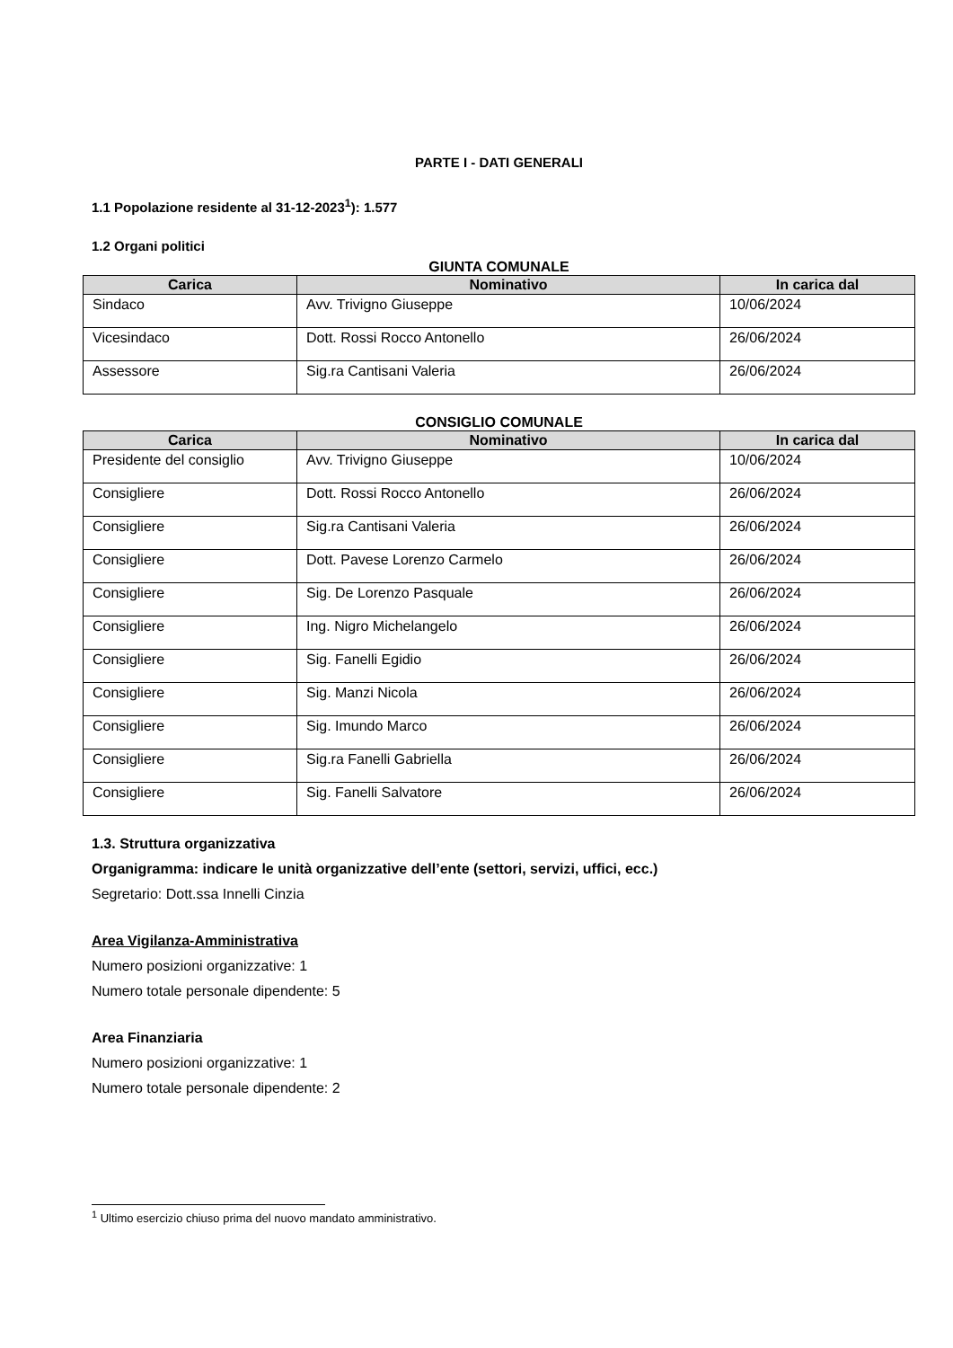PARTE I - DATI GENERALI
1.1 Popolazione residente al 31-12-2023<sup>1</sup>): 1.577
1.2 Organi politici
GIUNTA COMUNALE
| Carica | Nominativo | In carica dal |
| --- | --- | --- |
| Sindaco | Avv. Trivigno Giuseppe | 10/06/2024 |
| Vicesindaco | Dott. Rossi Rocco Antonello | 26/06/2024 |
| Assessore | Sig.ra Cantisani Valeria | 26/06/2024 |
CONSIGLIO COMUNALE
| Carica | Nominativo | In carica dal |
| --- | --- | --- |
| Presidente del consiglio | Avv. Trivigno Giuseppe | 10/06/2024 |
| Consigliere | Dott. Rossi Rocco Antonello | 26/06/2024 |
| Consigliere | Sig.ra Cantisani Valeria | 26/06/2024 |
| Consigliere | Dott. Pavese Lorenzo Carmelo | 26/06/2024 |
| Consigliere | Sig. De Lorenzo Pasquale | 26/06/2024 |
| Consigliere | Ing. Nigro Michelangelo | 26/06/2024 |
| Consigliere | Sig. Fanelli Egidio | 26/06/2024 |
| Consigliere | Sig. Manzi Nicola | 26/06/2024 |
| Consigliere | Sig. Imundo Marco | 26/06/2024 |
| Consigliere | Sig.ra Fanelli Gabriella | 26/06/2024 |
| Consigliere | Sig. Fanelli Salvatore | 26/06/2024 |
1.3. Struttura organizzativa
Organigramma: indicare le unità organizzative dell’ente (settori, servizi, uffici, ecc.)
Segretario: Dott.ssa Innelli Cinzia
Area Vigilanza-Amministrativa
Numero posizioni organizzative: 1
Numero totale personale dipendente: 5
Area Finanziaria
Numero posizioni organizzative: 1
Numero totale personale dipendente: 2
<sup>1</sup> Ultimo esercizio chiuso prima del nuovo mandato amministrativo.